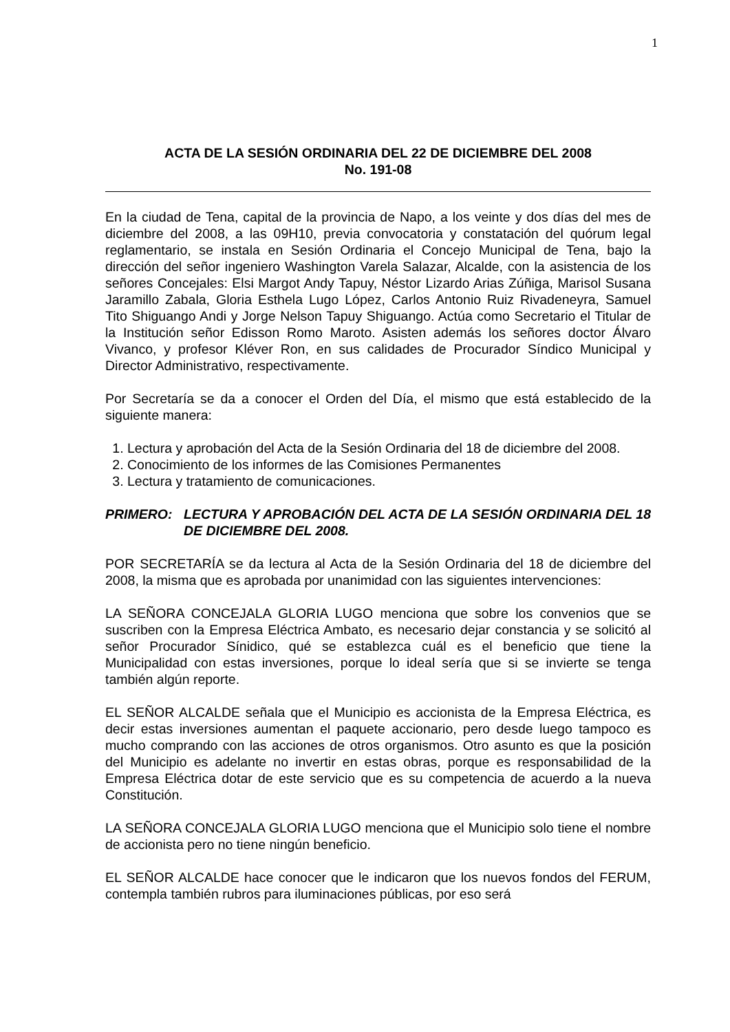1
ACTA DE LA SESIÓN ORDINARIA DEL 22 DE DICIEMBRE DEL 2008
No. 191-08
En la ciudad de Tena, capital de la provincia de Napo, a los veinte y dos días del mes de diciembre del 2008, a las 09H10, previa convocatoria y constatación del quórum legal reglamentario, se instala en Sesión Ordinaria el Concejo Municipal de Tena, bajo la dirección del señor ingeniero Washington Varela Salazar, Alcalde, con la asistencia de los señores Concejales: Elsi Margot Andy Tapuy, Néstor Lizardo Arias Zúñiga, Marisol Susana Jaramillo Zabala, Gloria Esthela Lugo López, Carlos Antonio Ruiz Rivadeneyra, Samuel Tito Shiguango Andi y Jorge Nelson Tapuy Shiguango. Actúa como Secretario el Titular de la Institución señor Edisson Romo Maroto. Asisten además los señores doctor Álvaro Vivanco, y profesor Kléver Ron, en sus calidades de Procurador Síndico Municipal y Director Administrativo, respectivamente.
Por Secretaría se da a conocer el Orden del Día, el mismo que está establecido de la siguiente manera:
1. Lectura y aprobación del Acta de la Sesión Ordinaria del 18 de diciembre del 2008.
2. Conocimiento de los informes de las Comisiones Permanentes
3. Lectura y tratamiento de comunicaciones.
PRIMERO: LECTURA Y APROBACIÓN DEL ACTA DE LA SESIÓN ORDINARIA DEL 18 DE DICIEMBRE DEL 2008.
POR SECRETARÍA se da lectura al Acta de la Sesión Ordinaria del 18 de diciembre del 2008, la misma que es aprobada por unanimidad con las siguientes intervenciones:
LA SEÑORA CONCEJALA GLORIA LUGO menciona que sobre los convenios que se suscriben con la Empresa Eléctrica Ambato, es necesario dejar constancia y se solicitó al señor Procurador Sínidico, qué se establezca cuál es el beneficio que tiene la Municipalidad con estas inversiones, porque lo ideal sería que si se invierte se tenga también algún reporte.
EL SEÑOR ALCALDE señala que el Municipio es accionista de la Empresa Eléctrica, es decir estas inversiones aumentan el paquete accionario, pero desde luego tampoco es mucho comprando con las acciones de otros organismos. Otro asunto es que la posición del Municipio es adelante no invertir en estas obras, porque es responsabilidad de la Empresa Eléctrica dotar de este servicio que es su competencia de acuerdo a la nueva Constitución.
LA SEÑORA CONCEJALA GLORIA LUGO menciona que el Municipio solo tiene el nombre de accionista pero no tiene ningún beneficio.
EL SEÑOR ALCALDE hace conocer que le indicaron que los nuevos fondos del FERUM, contempla también rubros para iluminaciones públicas, por eso será